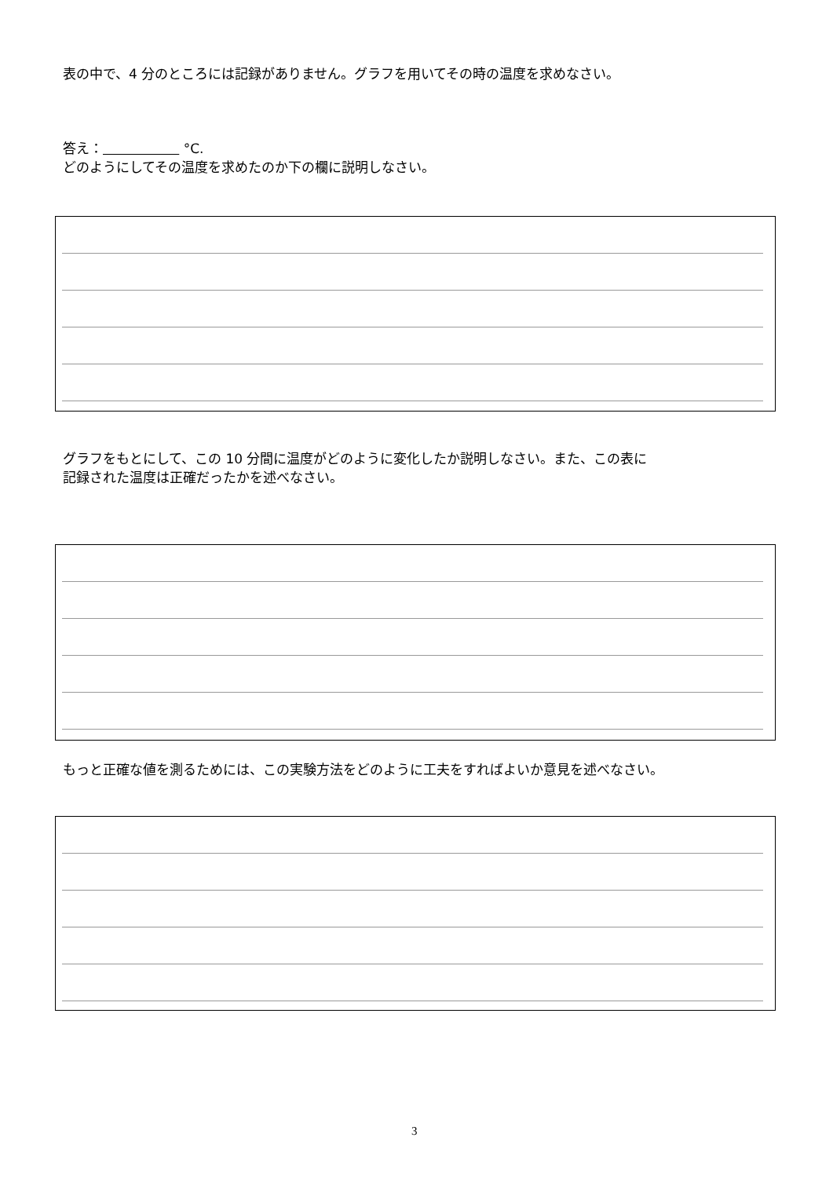表の中で、4 分のところには記録がありません。グラフを用いてその時の温度を求めなさい。
答え： °C.
どのようにしてその温度を求めたのか下の欄に説明しなさい。
グラフをもとにして、この 10 分間に温度がどのように変化したか説明しなさい。また、この表に
記録された温度は正確だったかを述べなさい。
もっと正確な値を測るためには、この実験方法をどのように工夫をすればよいか意見を述べなさい。
3